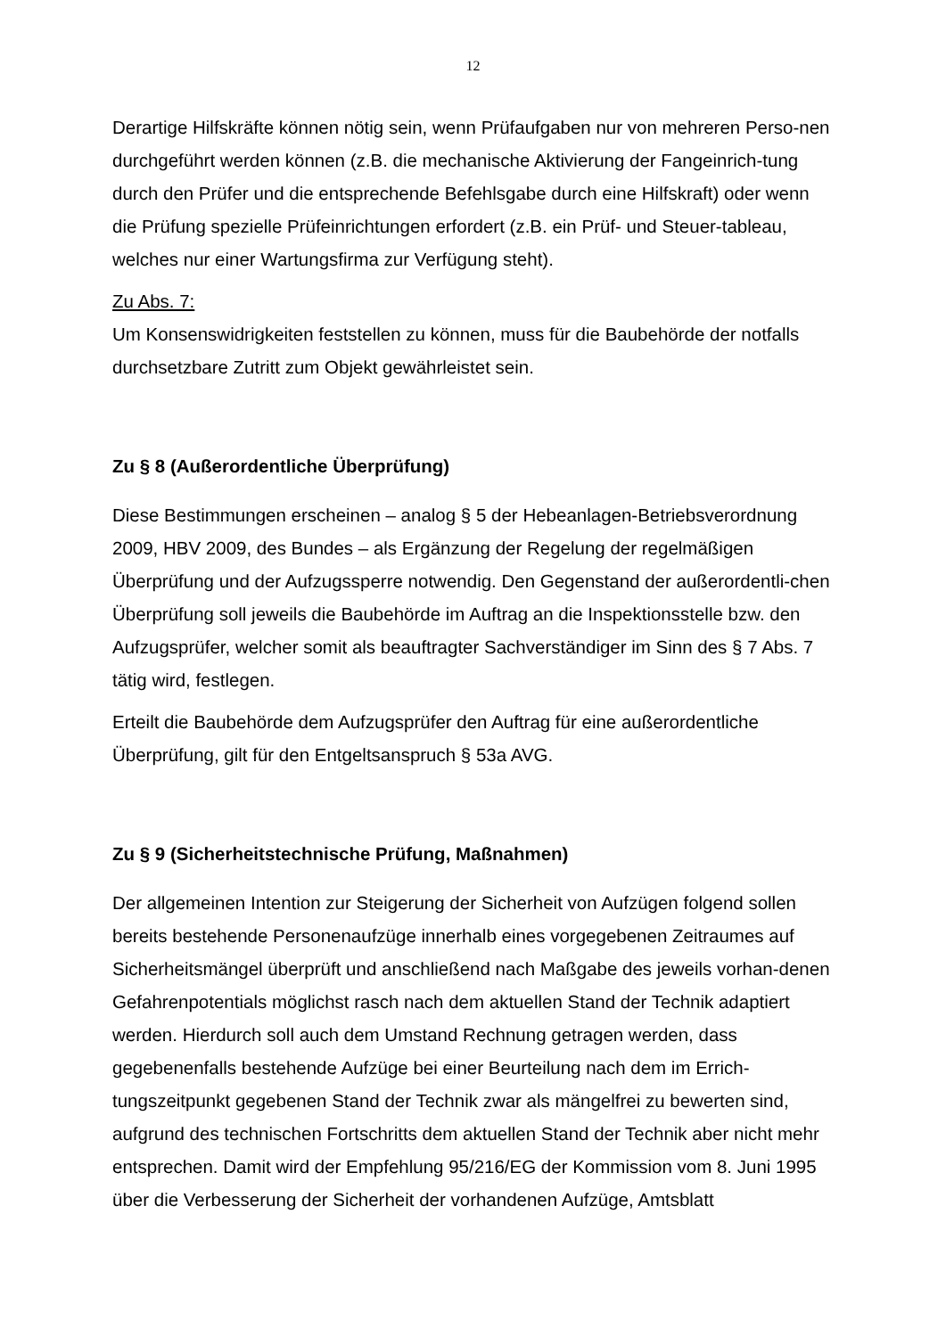12
Derartige Hilfskräfte können nötig sein, wenn Prüfaufgaben nur von mehreren Perso-nen durchgeführt werden können (z.B. die mechanische Aktivierung der Fangeinrich-tung durch den Prüfer und die entsprechende Befehlsgabe durch eine Hilfskraft) oder wenn die Prüfung spezielle Prüfeinrichtungen erfordert (z.B. ein Prüf- und Steuer-tableau, welches nur einer Wartungsfirma zur Verfügung steht).
Zu Abs. 7:
Um Konsenswidrigkeiten feststellen zu können, muss für die Baubehörde der notfalls durchsetzbare Zutritt zum Objekt gewährleistet sein.
Zu § 8 (Außerordentliche Überprüfung)
Diese Bestimmungen erscheinen – analog § 5 der Hebeanlagen-Betriebsverordnung 2009, HBV 2009, des Bundes – als Ergänzung der Regelung der regelmäßigen Überprüfung und der Aufzugssperre notwendig. Den Gegenstand der außerordentli-chen Überprüfung soll jeweils die Baubehörde im Auftrag an die Inspektionsstelle bzw. den Aufzugsprüfer, welcher somit als beauftragter Sachverständiger im Sinn des § 7 Abs. 7 tätig wird, festlegen.
Erteilt die Baubehörde dem Aufzugsprüfer den Auftrag für eine außerordentliche Überprüfung, gilt für den Entgeltsanspruch § 53a AVG.
Zu § 9 (Sicherheitstechnische Prüfung, Maßnahmen)
Der allgemeinen Intention zur Steigerung der Sicherheit von Aufzügen folgend sollen bereits bestehende Personenaufzüge innerhalb eines vorgegebenen Zeitraumes auf Sicherheitsmängel überprüft und anschließend nach Maßgabe des jeweils vorhan-denen Gefahrenpotentials möglichst rasch nach dem aktuellen Stand der Technik adaptiert werden. Hierdurch soll auch dem Umstand Rechnung getragen werden, dass gegebenenfalls bestehende Aufzüge bei einer Beurteilung nach dem im Errich-tungszeitpunkt gegebenen Stand der Technik zwar als mängelfrei zu bewerten sind, aufgrund des technischen Fortschritts dem aktuellen Stand der Technik aber nicht mehr entsprechen. Damit wird der Empfehlung 95/216/EG der Kommission vom 8. Juni 1995 über die Verbesserung der Sicherheit der vorhandenen Aufzüge, Amtsblatt